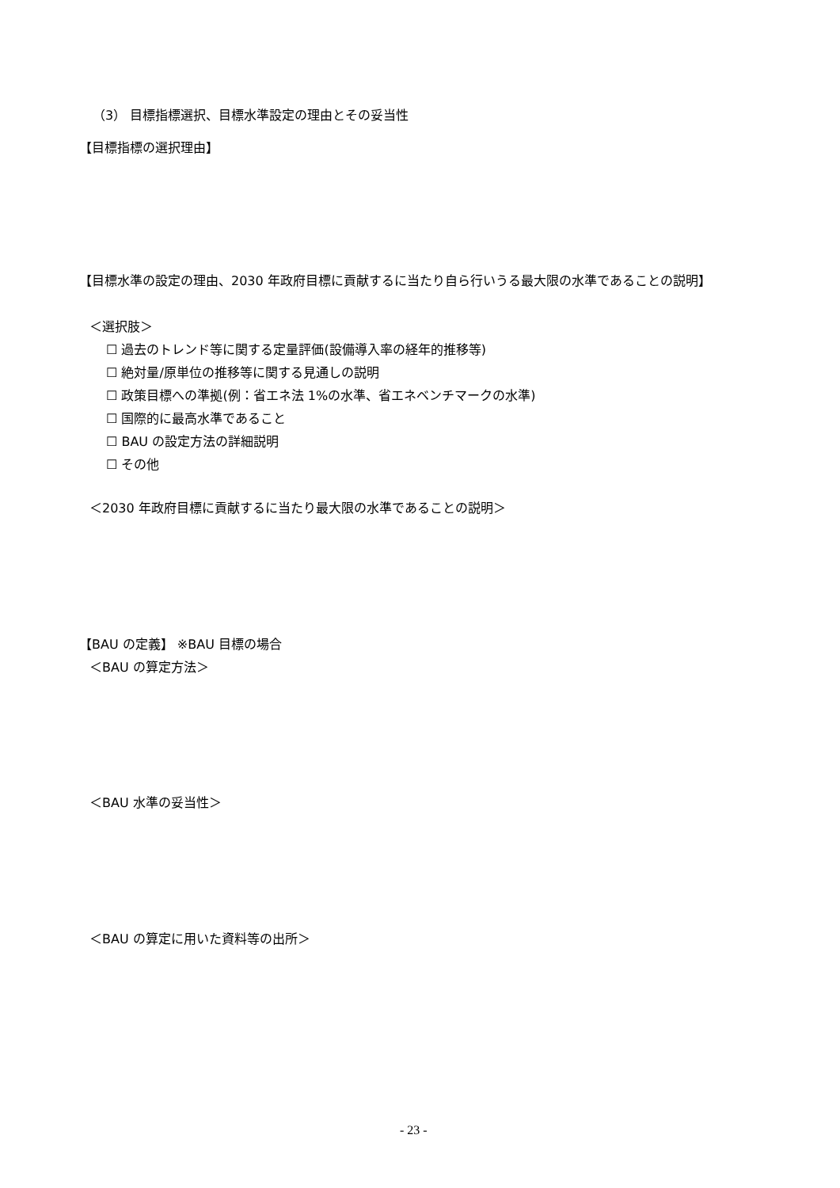（3） 目標指標選択、目標水準設定の理由とその妥当性
【目標指標の選択理由】
【目標水準の設定の理由、2030 年政府目標に貢献するに当たり自ら行いうる最大限の水準であることの説明】
＜選択肢＞
☐ 過去のトレンド等に関する定量評価(設備導入率の経年的推移等)
☐ 絶対量/原単位の推移等に関する見通しの説明
☐ 政策目標への準拠(例：省エネ法 1%の水準、省エネベンチマークの水準)
☐ 国際的に最高水準であること
☐ BAU の設定方法の詳細説明
☐ その他
＜2030 年政府目標に貢献するに当たり最大限の水準であることの説明＞
【BAU の定義】 ※BAU 目標の場合
＜BAU の算定方法＞
＜BAU 水準の妥当性＞
＜BAU の算定に用いた資料等の出所＞
- 23 -